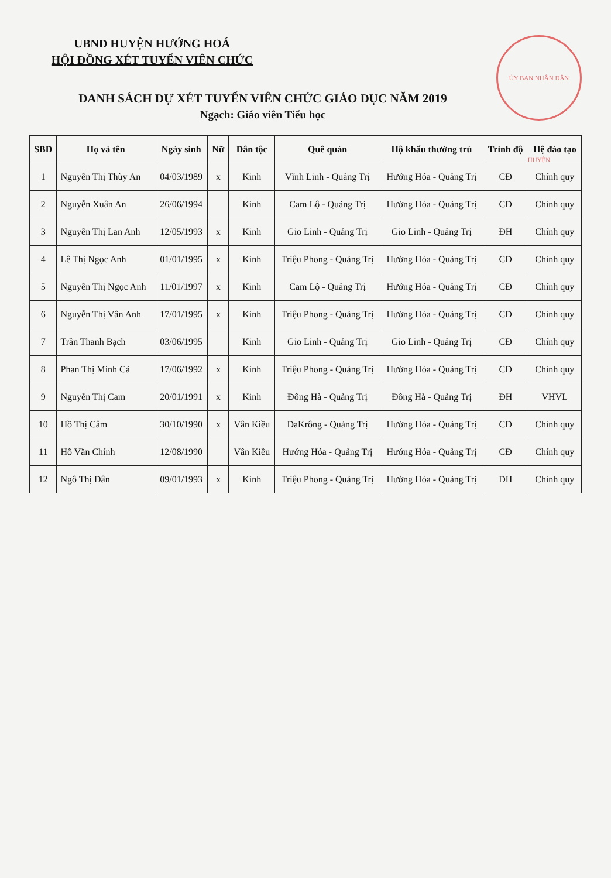ỦY BAN NHÂN DÂN HUYỆN
UBND HUYỆN HƯỚNG HOÁ
HỘI ĐỒNG XÉT TUYỂN VIÊN CHỨC
DANH SÁCH DỰ XÉT TUYỂN VIÊN CHỨC GIÁO DỤC NĂM 2019
Ngạch: Giáo viên Tiểu học
| SBD | Họ và tên | Ngày sinh | Nữ | Dân tộc | Quê quán | Hộ khẩu thường trú | Trình độ | Hệ đào tạo |
| --- | --- | --- | --- | --- | --- | --- | --- | --- |
| 1 | Nguyễn Thị Thùy An | 04/03/1989 | x | Kinh | Vĩnh Linh - Quảng Trị | Hướng Hóa - Quảng Trị | CĐ | Chính quy |
| 2 | Nguyễn Xuân An | 26/06/1994 | | Kinh | Cam Lộ - Quảng Trị | Hướng Hóa - Quảng Trị | CĐ | Chính quy |
| 3 | Nguyễn Thị Lan Anh | 12/05/1993 | x | Kinh | Gio Linh - Quảng Trị | Gio Linh - Quảng Trị | ĐH | Chính quy |
| 4 | Lê Thị Ngọc Anh | 01/01/1995 | x | Kinh | Triệu Phong - Quảng Trị | Hướng Hóa - Quảng Trị | CĐ | Chính quy |
| 5 | Nguyễn Thị Ngọc Anh | 11/01/1997 | x | Kinh | Cam Lộ - Quảng Trị | Hướng Hóa - Quảng Trị | CĐ | Chính quy |
| 6 | Nguyễn Thị Vân Anh | 17/01/1995 | x | Kinh | Triệu Phong - Quảng Trị | Hướng Hóa - Quảng Trị | CĐ | Chính quy |
| 7 | Trần Thanh Bạch | 03/06/1995 | | Kinh | Gio Linh - Quảng Trị | Gio Linh - Quảng Trị | CĐ | Chính quy |
| 8 | Phan Thị Minh Cả | 17/06/1992 | x | Kinh | Triệu Phong - Quảng Trị | Hướng Hóa - Quảng Trị | CĐ | Chính quy |
| 9 | Nguyễn Thị Cam | 20/01/1991 | x | Kinh | Đông Hà - Quảng Trị | Đông Hà - Quảng Trị | ĐH | VHVL |
| 10 | Hồ Thị Câm | 30/10/1990 | x | Vân Kiều | ĐaKrông - Quảng Trị | Hướng Hóa - Quảng Trị | CĐ | Chính quy |
| 11 | Hồ Văn Chính | 12/08/1990 | | Vân Kiều | Hướng Hóa - Quảng Trị | Hướng Hóa - Quảng Trị | CĐ | Chính quy |
| 12 | Ngô Thị Dân | 09/01/1993 | x | Kinh | Triệu Phong - Quảng Trị | Hướng Hóa - Quảng Trị | ĐH | Chính quy |